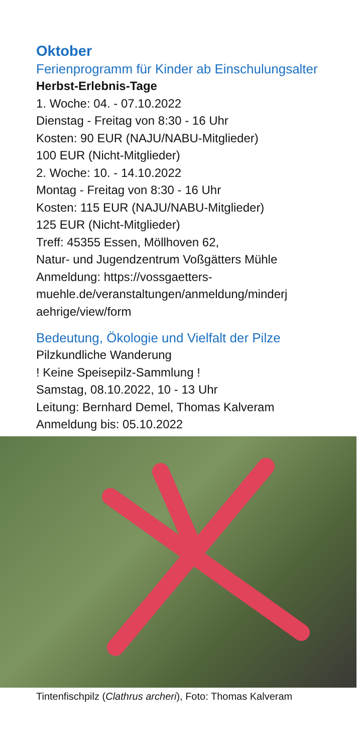Oktober
Ferienprogramm für Kinder ab Einschulungsalter
Herbst-Erlebnis-Tage
1. Woche: 04. - 07.10.2022
Dienstag - Freitag von 8:30 - 16 Uhr
Kosten: 90 EUR (NAJU/NABU-Mitglieder)
100 EUR (Nicht-Mitglieder)
2. Woche: 10. - 14.10.2022
Montag - Freitag von 8:30 - 16 Uhr
Kosten: 115 EUR (NAJU/NABU-Mitglieder)
125 EUR (Nicht-Mitglieder)
Treff: 45355 Essen, Möllhoven 62,
Natur- und Jugendzentrum Voßgätters Mühle
Anmeldung: https://vossgaetters-
muehle.de/veranstaltungen/anmeldung/minderj
aehrige/view/form
Bedeutung, Ökologie und Vielfalt der Pilze
Pilzkundliche Wanderung
! Keine Speisepilz-Sammlung !
Samstag, 08.10.2022, 10 - 13 Uhr
Leitung: Bernhard Demel, Thomas Kalveram
Anmeldung bis: 05.10.2022
Tintenfischpilz (Clathrus archeri), Foto: Thomas Kalveram